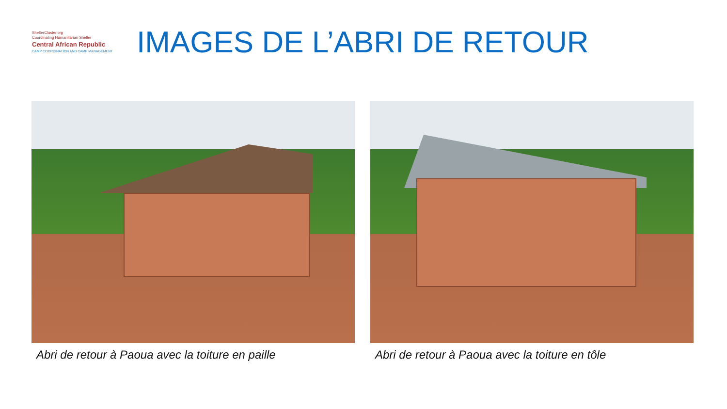ShelterCluster.org
Coordinating Humanitarian Shelter
Central African Republic
CAMP COORDINATION AND CAMP MANAGEMENT
IMAGES DE L’ABRI DE RETOUR
Abri de retour à Paoua avec la toiture en paille Abri de retour à Paoua avec la toiture en tôle